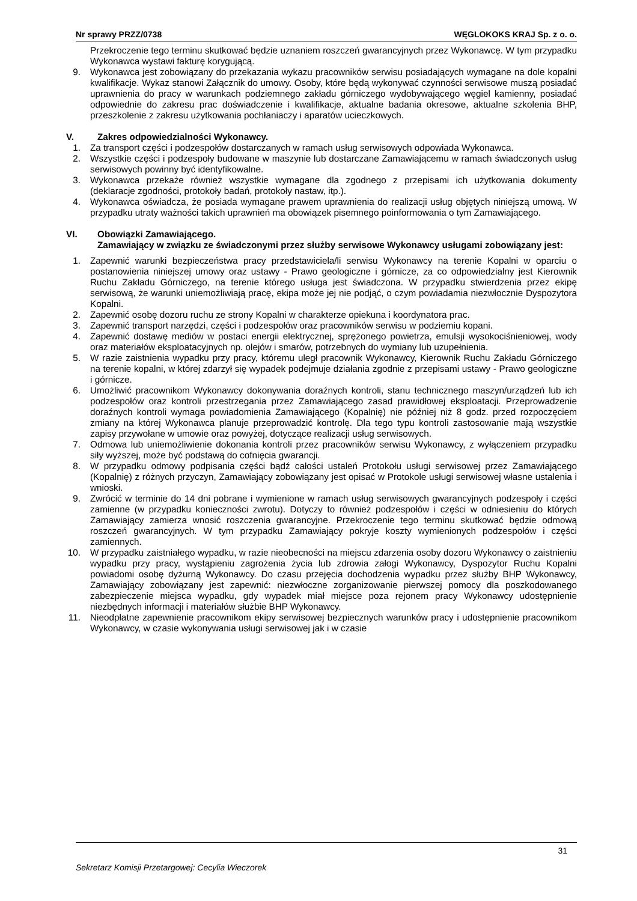Nr sprawy PRZZ/0738 WĘGLOKOKS KRAJ Sp. z o. o.
Przekroczenie tego terminu skutkować będzie uznaniem roszczeń gwarancyjnych przez Wykonawcę. W tym przypadku Wykonawca wystawi fakturę korygującą.
9. Wykonawca jest zobowiązany do przekazania wykazu pracowników serwisu posiadających wymagane na dole kopalni kwalifikacje. Wykaz stanowi Załącznik do umowy. Osoby, które będą wykonywać czynności serwisowe muszą posiadać uprawnienia do pracy w warunkach podziemnego zakładu górniczego wydobywającego węgiel kamienny, posiadać odpowiednie do zakresu prac doświadczenie i kwalifikacje, aktualne badania okresowe, aktualne szkolenia BHP, przeszkolenie z zakresu użytkowania pochłaniaczy i aparatów ucieczkowych.
V. Zakres odpowiedzialności Wykonawcy.
1. Za transport części i podzespołów dostarczanych w ramach usług serwisowych odpowiada Wykonawca.
2. Wszystkie części i podzespoły budowane w maszynie lub dostarczane Zamawiającemu w ramach świadczonych usług serwisowych powinny być identyfikowalne.
3. Wykonawca przekaże również wszystkie wymagane dla zgodnego z przepisami ich użytkowania dokumenty (deklaracje zgodności, protokoły badań, protokoły nastaw, itp.).
4. Wykonawca oświadcza, że posiada wymagane prawem uprawnienia do realizacji usług objętych niniejszą umową. W przypadku utraty ważności takich uprawnień ma obowiązek pisemnego poinformowania o tym Zamawiającego.
VI. Obowiązki Zamawiającego.
Zamawiający w związku ze świadczonymi przez służby serwisowe Wykonawcy usługami zobowiązany jest:
1. Zapewnić warunki bezpieczeństwa pracy przedstawiciela/li serwisu Wykonawcy na terenie Kopalni w oparciu o postanowienia niniejszej umowy oraz ustawy - Prawo geologiczne i górnicze, za co odpowiedzialny jest Kierownik Ruchu Zakładu Górniczego, na terenie którego usługa jest świadczona. W przypadku stwierdzenia przez ekipę serwisową, że warunki uniemożliwiają pracę, ekipa może jej nie podjąć, o czym powiadamia niezwłocznie Dyspozytora Kopalni.
2. Zapewnić osobę dozoru ruchu ze strony Kopalni w charakterze opiekuna i koordynatora prac.
3. Zapewnić transport narzędzi, części i podzespołów oraz pracowników serwisu w podziemiu kopani.
4. Zapewnić dostawę mediów w postaci energii elektrycznej, sprężonego powietrza, emulsji wysokociśnieniowej, wody oraz materiałów eksploatacyjnych np. olejów i smarów, potrzebnych do wymiany lub uzupełnienia.
5. W razie zaistnienia wypadku przy pracy, któremu uległ pracownik Wykonawcy, Kierownik Ruchu Zakładu Górniczego na terenie kopalni, w której zdarzył się wypadek podejmuje działania zgodnie z przepisami ustawy - Prawo geologiczne i górnicze.
6. Umożliwić pracownikom Wykonawcy dokonywania doraźnych kontroli, stanu technicznego maszyn/urządzeń lub ich podzespołów oraz kontroli przestrzegania przez Zamawiającego zasad prawidłowej eksploatacji. Przeprowadzenie doraźnych kontroli wymaga powiadomienia Zamawiającego (Kopalnię) nie później niż 8 godz. przed rozpoczęciem zmiany na której Wykonawca planuje przeprowadzić kontrolę. Dla tego typu kontroli zastosowanie mają wszystkie zapisy przywołane w umowie oraz powyżej, dotyczące realizacji usług serwisowych.
7. Odmowa lub uniemożliwienie dokonania kontroli przez pracowników serwisu Wykonawcy, z wyłączeniem przypadku siły wyższej, może być podstawą do cofnięcia gwarancji.
8. W przypadku odmowy podpisania części bądź całości ustaleń Protokołu usługi serwisowej przez Zamawiającego (Kopalnię) z różnych przyczyn, Zamawiający zobowiązany jest opisać w Protokole usługi serwisowej własne ustalenia i wnioski.
9. Zwrócić w terminie do 14 dni pobrane i wymienione w ramach usług serwisowych gwarancyjnych podzespoły i części zamienne (w przypadku konieczności zwrotu). Dotyczy to również podzespołów i części w odniesieniu do których Zamawiający zamierza wnosić roszczenia gwarancyjne. Przekroczenie tego terminu skutkować będzie odmową roszczeń gwarancyjnych. W tym przypadku Zamawiający pokryje koszty wymienionych podzespołów i części zamiennych.
10. W przypadku zaistniałego wypadku, w razie nieobecności na miejscu zdarzenia osoby dozoru Wykonawcy o zaistnieniu wypadku przy pracy, wystąpieniu zagrożenia życia lub zdrowia załogi Wykonawcy, Dyspozytor Ruchu Kopalni powiadomi osobę dyżurną Wykonawcy. Do czasu przejęcia dochodzenia wypadku przez służby BHP Wykonawcy, Zamawiający zobowiązany jest zapewnić: niezwłoczne zorganizowanie pierwszej pomocy dla poszkodowanego zabezpieczenie miejsca wypadku, gdy wypadek miał miejsce poza rejonem pracy Wykonawcy udostępnienie niezbędnych informacji i materiałów służbie BHP Wykonawcy.
11. Nieodpłatne zapewnienie pracownikom ekipy serwisowej bezpiecznych warunków pracy i udostępnienie pracownikom Wykonawcy, w czasie wykonywania usługi serwisowej jak i w czasie
31
Sekretarz Komisji Przetargowej: Cecylia Wieczorek